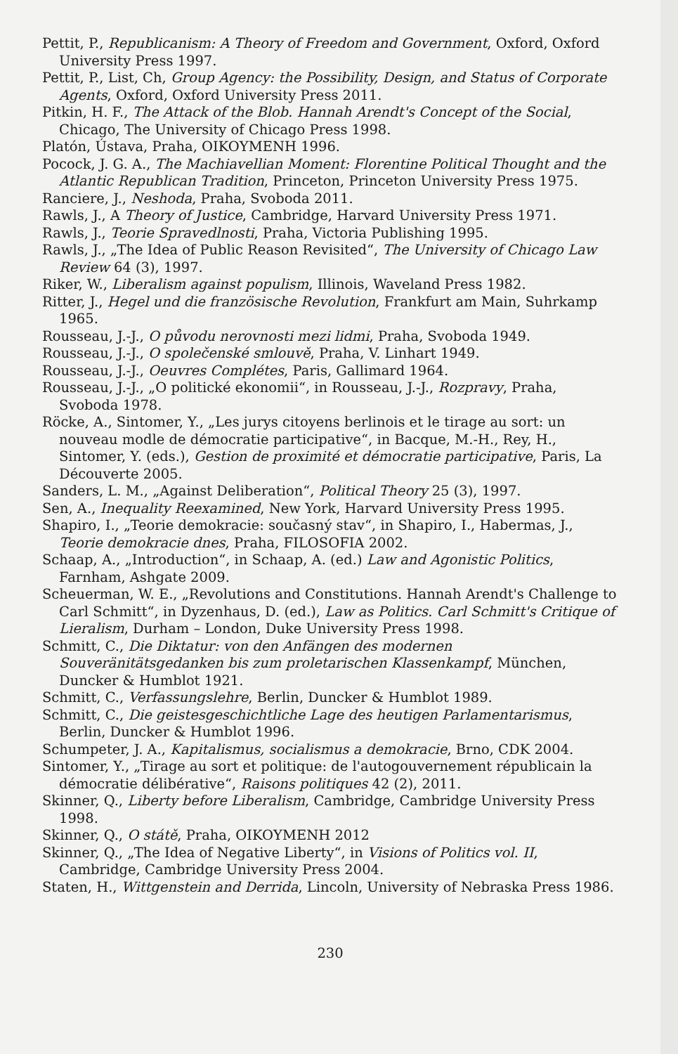Pettit, P., Republicanism: A Theory of Freedom and Government, Oxford, Oxford University Press 1997.
Pettit, P., List, Ch, Group Agency: the Possibility, Design, and Status of Corporate Agents, Oxford, Oxford University Press 2011.
Pitkin, H. F., The Attack of the Blob. Hannah Arendt's Concept of the Social, Chicago, The University of Chicago Press 1998.
Platón, Ústava, Praha, OIKOYMENH 1996.
Pocock, J. G. A., The Machiavellian Moment: Florentine Political Thought and the Atlantic Republican Tradition, Princeton, Princeton University Press 1975.
Ranciere, J., Neshoda, Praha, Svoboda 2011.
Rawls, J., A Theory of Justice, Cambridge, Harvard University Press 1971.
Rawls, J., Teorie Spravedlnosti, Praha, Victoria Publishing 1995.
Rawls, J., „The Idea of Public Reason Revisited“, The University of Chicago Law Review 64 (3), 1997.
Riker, W., Liberalism against populism, Illinois, Waveland Press 1982.
Ritter, J., Hegel und die französische Revolution, Frankfurt am Main, Suhrkamp 1965.
Rousseau, J.-J., O původu nerovnosti mezi lidmi, Praha, Svoboda 1949.
Rousseau, J.-J., O společenské smlouvě, Praha, V. Linhart 1949.
Rousseau, J.-J., Oeuvres Complétes, Paris, Gallimard 1964.
Rousseau, J.-J., „O politické ekonomii“, in Rousseau, J.-J., Rozpravy, Praha, Svoboda 1978.
Röcke, A., Sintomer, Y., „Les jurys citoyens berlinois et le tirage au sort: un nouveau modle de démocratie participative“, in Bacque, M.-H., Rey, H., Sintomer, Y. (eds.), Gestion de proximité et démocratie participative, Paris, La Découverte 2005.
Sanders, L. M., „Against Deliberation“, Political Theory 25 (3), 1997.
Sen, A., Inequality Reexamined, New York, Harvard University Press 1995.
Shapiro, I., „Teorie demokracie: současný stav“, in Shapiro, I., Habermas, J., Teorie demokracie dnes, Praha, FILOSOFIA 2002.
Schaap, A., „Introduction“, in Schaap, A. (ed.) Law and Agonistic Politics, Farnham, Ashgate 2009.
Scheuerman, W. E., „Revolutions and Constitutions. Hannah Arendt's Challenge to Carl Schmitt“, in Dyzenhaus, D. (ed.), Law as Politics. Carl Schmitt's Critique of Lieralism, Durham – London, Duke University Press 1998.
Schmitt, C., Die Diktatur: von den Anfängen des modernen Souveränitätsgedanken bis zum proletarischen Klassenkampf, München, Duncker & Humblot 1921.
Schmitt, C., Verfassungslehre, Berlin, Duncker & Humblot 1989.
Schmitt, C., Die geistesgeschichtliche Lage des heutigen Parlamentarismus, Berlin, Duncker & Humblot 1996.
Schumpeter, J. A., Kapitalismus, socialismus a demokracie, Brno, CDK 2004.
Sintomer, Y., „Tirage au sort et politique: de l'autogouvernement républicain la démocratie délibérative“, Raisons politiques 42 (2), 2011.
Skinner, Q., Liberty before Liberalism, Cambridge, Cambridge University Press 1998.
Skinner, Q., O státě, Praha, OIKOYMENH 2012
Skinner, Q., „The Idea of Negative Liberty“, in Visions of Politics vol. II, Cambridge, Cambridge University Press 2004.
Staten, H., Wittgenstein and Derrida, Lincoln, University of Nebraska Press 1986.
230